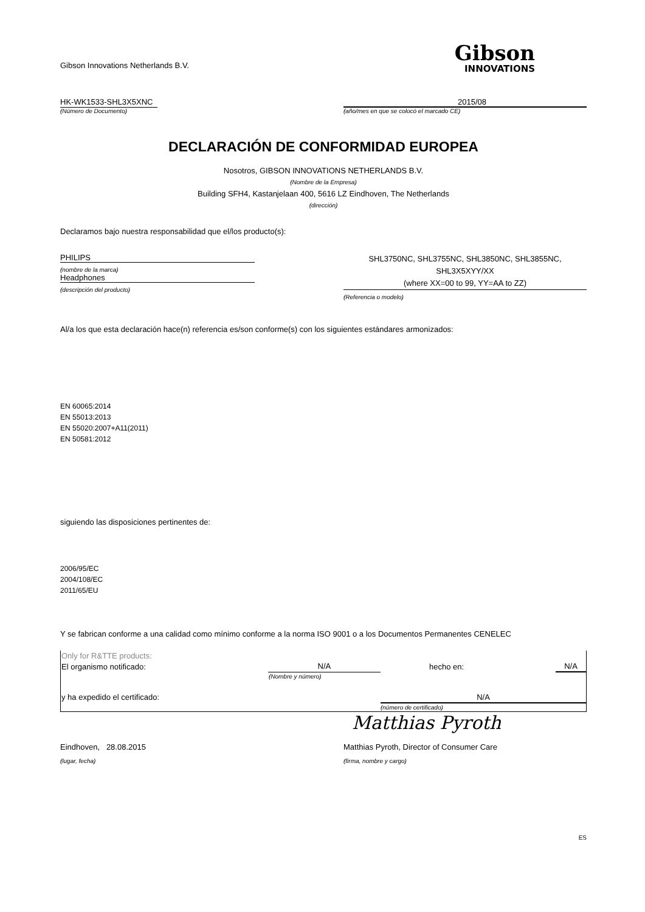Gibson Innovations Netherlands B.V.
Gibson
INNOVATIONS
HK-WK1533-SHL3X5XNC 2015/08
(Número de Documento) (año/mes en que se colocó el marcado CE)
DECLARACIÓN DE CONFORMIDAD EUROPEA
Nosotros, GIBSON INNOVATIONS NETHERLANDS B.V.
(Nombre de la Empresa)
Building SFH4, Kastanjelaan 400, 5616 LZ Eindhoven, The Netherlands
(dirección)
Declaramos bajo nuestra responsabilidad que el/los producto(s):
PHILIPS
(nombre de la marca)
Headphones
(descripción del producto)
SHL3750NC, SHL3755NC, SHL3850NC, SHL3855NC,
SHL3X5XYY/XX
(where XX=00 to 99, YY=AA to ZZ)
(Referencia o modelo)
Al/a los que esta declaración hace(n) referencia es/son conforme(s) con los siguientes estándares armonizados:
EN 60065:2014
EN 55013:2013
EN 55020:2007+A11(2011)
EN 50581:2012
siguiendo las disposiciones pertinentes de:
2006/95/EC
2004/108/EC
2011/65/EU
Y se fabrican conforme a una calidad como mínimo conforme a la norma ISO 9001 o a los Documentos Permanentes CENELEC
| Only for R&TTE products: | | | |
| El organismo notificado: | N/A | hecho en: | N/A |
| | (Nombre y número) | | |
| y ha expedido el certificado: | | N/A | |
| | | (número de certificado) | |
Matthias Pyroth
Eindhoven, 28.08.2015 Matthias Pyroth, Director of Consumer Care
(lugar, fecha) (firma, nombre y cargo)
ES